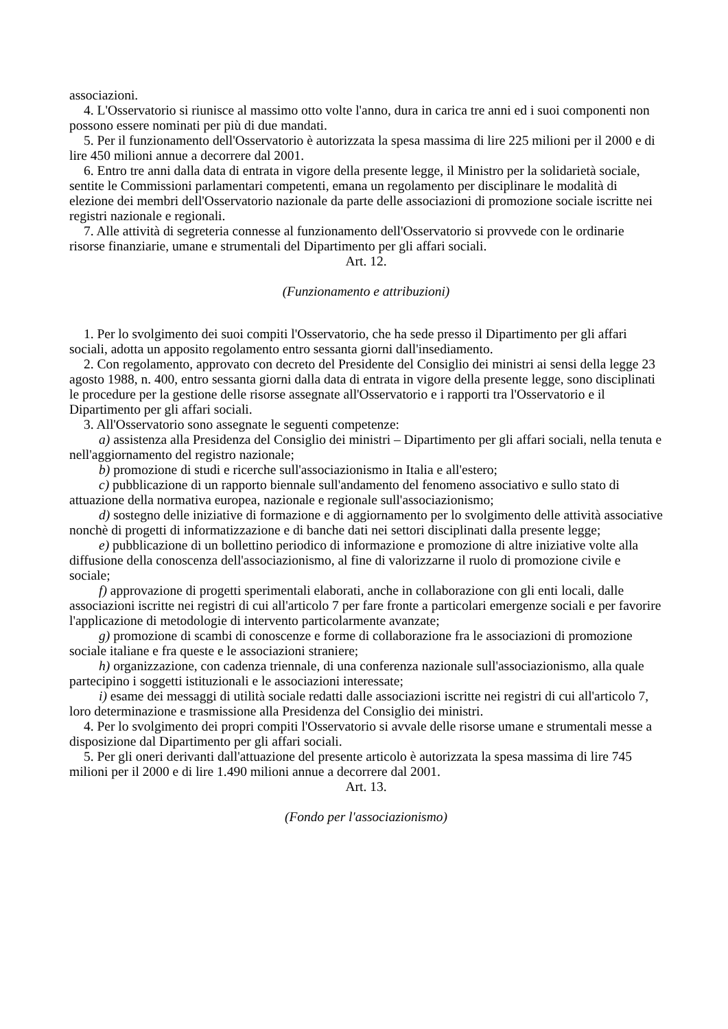associazioni.
4. L'Osservatorio si riunisce al massimo otto volte l'anno, dura in carica tre anni ed i suoi componenti non possono essere nominati per più di due mandati.
5. Per il funzionamento dell'Osservatorio è autorizzata la spesa massima di lire 225 milioni per il 2000 e di lire 450 milioni annue a decorrere dal 2001.
6. Entro tre anni dalla data di entrata in vigore della presente legge, il Ministro per la solidarietà sociale, sentite le Commissioni parlamentari competenti, emana un regolamento per disciplinare le modalità di elezione dei membri dell'Osservatorio nazionale da parte delle associazioni di promozione sociale iscritte nei registri nazionale e regionali.
7. Alle attività di segreteria connesse al funzionamento dell'Osservatorio si provvede con le ordinarie risorse finanziarie, umane e strumentali del Dipartimento per gli affari sociali.
Art. 12.
(Funzionamento e attribuzioni)
1. Per lo svolgimento dei suoi compiti l'Osservatorio, che ha sede presso il Dipartimento per gli affari sociali, adotta un apposito regolamento entro sessanta giorni dall'insediamento.
2. Con regolamento, approvato con decreto del Presidente del Consiglio dei ministri ai sensi della legge 23 agosto 1988, n. 400, entro sessanta giorni dalla data di entrata in vigore della presente legge, sono disciplinati le procedure per la gestione delle risorse assegnate all'Osservatorio e i rapporti tra l'Osservatorio e il Dipartimento per gli affari sociali.
3. All'Osservatorio sono assegnate le seguenti competenze:
a) assistenza alla Presidenza del Consiglio dei ministri – Dipartimento per gli affari sociali, nella tenuta e nell'aggiornamento del registro nazionale;
b) promozione di studi e ricerche sull'associazionismo in Italia e all'estero;
c) pubblicazione di un rapporto biennale sull'andamento del fenomeno associativo e sullo stato di attuazione della normativa europea, nazionale e regionale sull'associazionismo;
d) sostegno delle iniziative di formazione e di aggiornamento per lo svolgimento delle attività associative nonchè di progetti di informatizzazione e di banche dati nei settori disciplinati dalla presente legge;
e) pubblicazione di un bollettino periodico di informazione e promozione di altre iniziative volte alla diffusione della conoscenza dell'associazionismo, al fine di valorizzarne il ruolo di promozione civile e sociale;
f) approvazione di progetti sperimentali elaborati, anche in collaborazione con gli enti locali, dalle associazioni iscritte nei registri di cui all'articolo 7 per fare fronte a particolari emergenze sociali e per favorire l'applicazione di metodologie di intervento particolarmente avanzate;
g) promozione di scambi di conoscenze e forme di collaborazione fra le associazioni di promozione sociale italiane e fra queste e le associazioni straniere;
h) organizzazione, con cadenza triennale, di una conferenza nazionale sull'associazionismo, alla quale partecipino i soggetti istituzionali e le associazioni interessate;
i) esame dei messaggi di utilità sociale redatti dalle associazioni iscritte nei registri di cui all'articolo 7, loro determinazione e trasmissione alla Presidenza del Consiglio dei ministri.
4. Per lo svolgimento dei propri compiti l'Osservatorio si avvale delle risorse umane e strumentali messe a disposizione dal Dipartimento per gli affari sociali.
5. Per gli oneri derivanti dall'attuazione del presente articolo è autorizzata la spesa massima di lire 745 milioni per il 2000 e di lire 1.490 milioni annue a decorrere dal 2001.
Art. 13.
(Fondo per l'associazionismo)